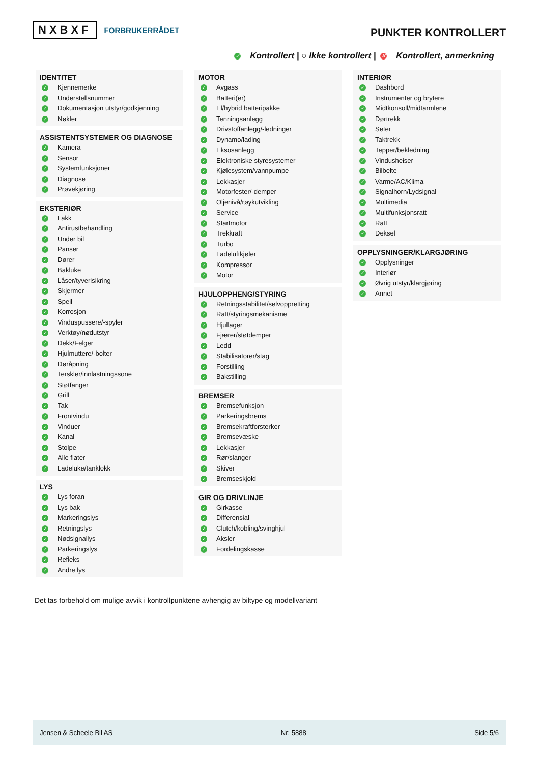NXBXF FORBRUKERRÅDET
PUNKTER KONTROLLERT
✓ Kontrollert | ○ Ikke kontrollert | ✕ Kontrollert, anmerkning
IDENTITET
✓ Kjennemerke
✓ Understellsnummer
✓ Dokumentasjon utstyr/godkjenning
✓ Nøkler
ASSISTENTSYSTEMER OG DIAGNOSE
✓ Kamera
✓ Sensor
✓ Systemfunksjoner
✓ Diagnose
✓ Prøvekjøring
EKSTERIØR
✓ Lakk
✓ Antirustbehandling
✓ Under bil
✓ Panser
✓ Dører
✓ Bakluke
✓ Låser/tyverisikring
✓ Skjermer
✓ Speil
✓ Korrosjon
✓ Vinduspussere/-spyler
✓ Verktøy/nødutstyr
✓ Dekk/Felger
✓ Hjulmuttere/-bolter
✓ Døråpning
✓ Terskler/innlastningssone
✓ Støtfanger
✓ Grill
✓ Tak
✓ Frontvindu
✓ Vinduer
✓ Kanal
✓ Stolpe
✓ Alle flater
✓ Ladeluke/tanklokk
LYS
✓ Lys foran
✓ Lys bak
✓ Markeringslys
✓ Retningslys
✓ Nødsignallys
✓ Parkeringslys
✓ Refleks
✓ Andre lys
MOTOR
✓ Avgass
✓ Batteri(er)
✓ El/hybrid batteripakke
✓ Tenningsanlegg
✓ Drivstoffanlegg/-ledninger
✓ Dynamo/lading
✓ Eksosanlegg
✓ Elektroniske styresystemer
✓ Kjølesystem/vannpumpe
✓ Lekkasjer
✓ Motorfester/-demper
✓ Oljenivå/røykutvikling
✓ Service
✓ Startmotor
✓ Trekkraft
✓ Turbo
✓ Ladeluftkjøler
✓ Kompressor
✓ Motor
HJULOPPHENG/STYRING
✓ Retningsstabilitet/selvoppretting
✓ Ratt/styringsmekanisme
✓ Hjullager
✓ Fjærer/støtdemper
✓ Ledd
✓ Stabilisatorer/stag
✓ Forstilling
✓ Bakstilling
BREMSER
✓ Bremsefunksjon
✓ Parkeringsbrems
✓ Bremsekraftforsterker
✓ Bremsevæske
✓ Lekkasjer
✓ Rør/slanger
✓ Skiver
✓ Bremseskjold
GIR OG DRIVLINJE
✓ Girkasse
✓ Differensial
✓ Clutch/kobling/svinghjul
✓ Aksler
✓ Fordelingskasse
INTERIØR
✓ Dashbord
✓ Instrumenter og brytere
✓ Midtkonsoll/midtarmlene
✓ Dørtrekk
✓ Seter
✓ Taktrekk
✓ Tepper/bekledning
✓ Vindusheiser
✓ Bilbelte
✓ Varme/AC/Klima
✓ Signalhorn/Lydsignal
✓ Multimedia
✓ Multifunksjonsratt
✓ Ratt
✓ Deksel
OPPLYSNINGER/KLARGJØRING
✓ Opplysninger
✓ Interiør
✓ Øvrig utstyr/klargjøring
✓ Annet
Det tas forbehold om mulige avvik i kontrollpunktene avhengig av biltype og modellvariant
Jensen & Scheele Bil AS Nr: 5888 Side 5/6